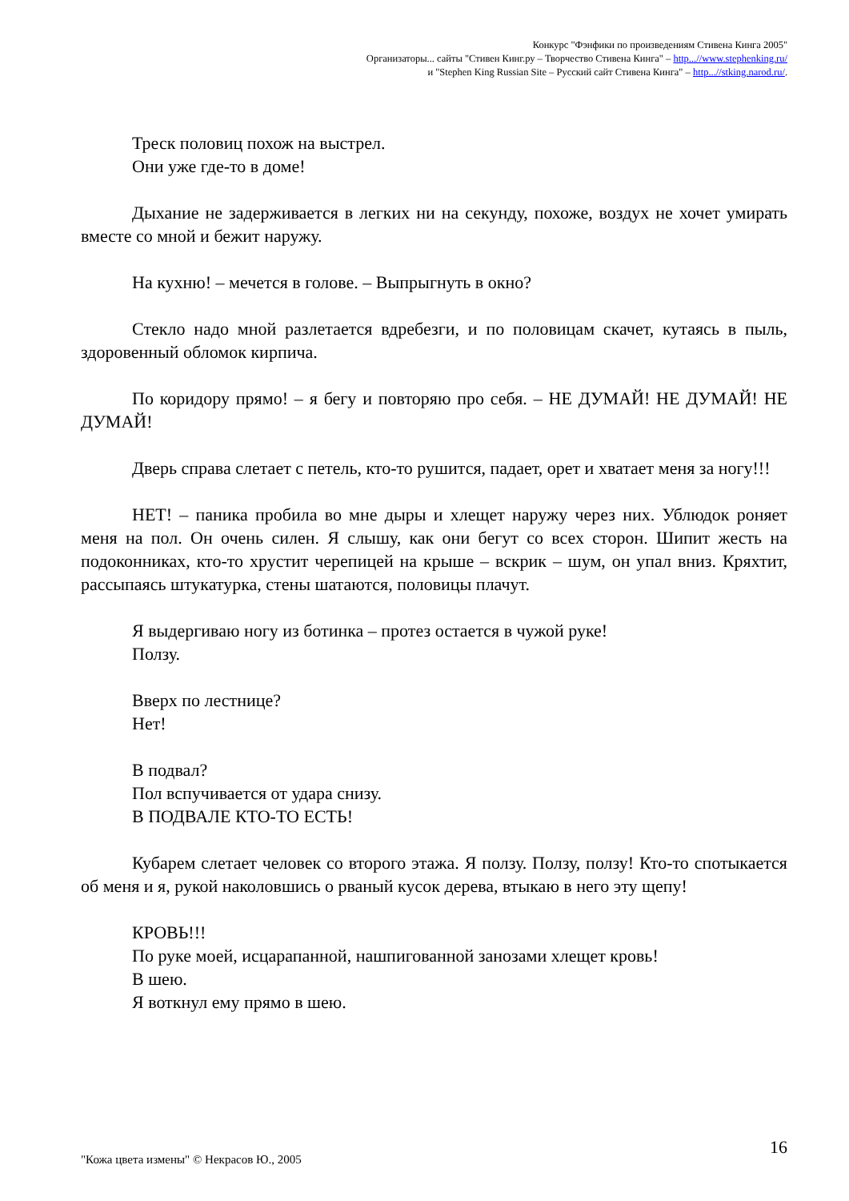Конкурс "Фэнфики по произведениям Стивена Кинга 2005"
Организаторы... сайты "Стивен Кинг.ру – Творчество Стивена Кинга" – http...//www.stephenking.ru/
и "Stephen King Russian Site – Русский сайт Стивена Кинга" – http...//stking.narod.ru/.
Треск половиц похож на выстрел.
Они уже где-то в доме!
Дыхание не задерживается в легких ни на секунду, похоже, воздух не хочет умирать вместе со мной и бежит наружу.
На кухню! – мечется в голове. – Выпрыгнуть в окно?
Стекло надо мной разлетается вдребезги, и по половицам скачет, кутаясь в пыль, здоровенный обломок кирпича.
По коридору прямо! – я бегу и повторяю про себя. – НЕ ДУМАЙ! НЕ ДУМАЙ! НЕ ДУМАЙ!
Дверь справа слетает с петель, кто-то рушится, падает, орет и хватает меня за ногу!!!
НЕТ! – паника пробила во мне дыры и хлещет наружу через них. Ублюдок роняет меня на пол. Он очень силен. Я слышу, как они бегут со всех сторон. Шипит жесть на подоконниках, кто-то хрустит черепицей на крыше – вскрик – шум, он упал вниз. Кряхтит, рассыпаясь штукатурка, стены шатаются, половицы плачут.
Я выдергиваю ногу из ботинка – протез остается в чужой руке!
Ползу.
Вверх по лестнице?
Нет!
В подвал?
Пол вспучивается от удара снизу.
В ПОДВАЛЕ КТО-ТО ЕСТЬ!
Кубарем слетает человек со второго этажа. Я ползу. Ползу, ползу! Кто-то спотыкается об меня и я, рукой наколовшись о рваный кусок дерева, втыкаю в него эту щепу!
КРОВЬ!!!
По руке моей, исцарапанной, нашпигованной занозами хлещет кровь!
В шею.
Я воткнул ему прямо в шею.
"Кожа цвета измены" © Некрасов Ю., 2005
16